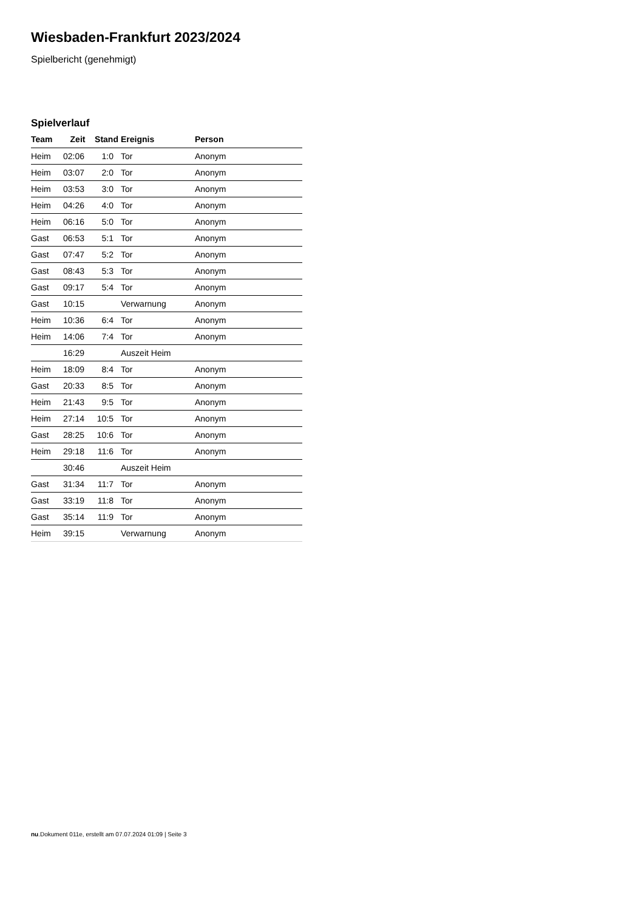Wiesbaden-Frankfurt 2023/2024
Spielbericht (genehmigt)
Spielverlauf
| Team | Zeit | Stand | Ereignis | Person |
| --- | --- | --- | --- | --- |
| Heim | 02:06 | 1:0 | Tor | Anonym |
| Heim | 03:07 | 2:0 | Tor | Anonym |
| Heim | 03:53 | 3:0 | Tor | Anonym |
| Heim | 04:26 | 4:0 | Tor | Anonym |
| Heim | 06:16 | 5:0 | Tor | Anonym |
| Gast | 06:53 | 5:1 | Tor | Anonym |
| Gast | 07:47 | 5:2 | Tor | Anonym |
| Gast | 08:43 | 5:3 | Tor | Anonym |
| Gast | 09:17 | 5:4 | Tor | Anonym |
| Gast | 10:15 | | Verwarnung | Anonym |
| Heim | 10:36 | 6:4 | Tor | Anonym |
| Heim | 14:06 | 7:4 | Tor | Anonym |
| | 16:29 | | Auszeit Heim | |
| Heim | 18:09 | 8:4 | Tor | Anonym |
| Gast | 20:33 | 8:5 | Tor | Anonym |
| Heim | 21:43 | 9:5 | Tor | Anonym |
| Heim | 27:14 | 10:5 | Tor | Anonym |
| Gast | 28:25 | 10:6 | Tor | Anonym |
| Heim | 29:18 | 11:6 | Tor | Anonym |
| | 30:46 | | Auszeit Heim | |
| Gast | 31:34 | 11:7 | Tor | Anonym |
| Gast | 33:19 | 11:8 | Tor | Anonym |
| Gast | 35:14 | 11:9 | Tor | Anonym |
| Heim | 39:15 | | Verwarnung | Anonym |
nu.Dokument 011e, erstellt am 07.07.2024 01:09 | Seite 3